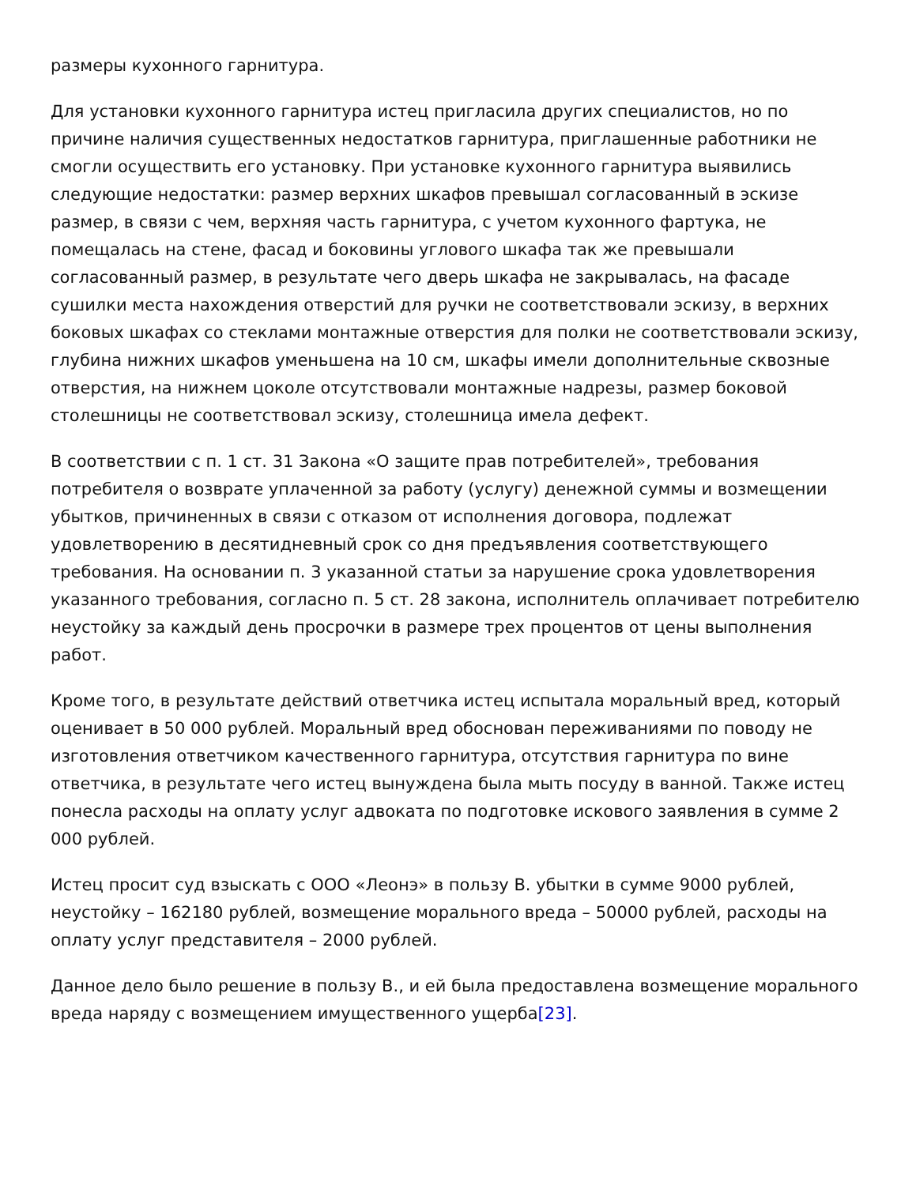размеры кухонного гарнитура.
Для установки кухонного гарнитура истец пригласила других специалистов, но по причине наличия существенных недостатков гарнитура, приглашенные работники не смогли осуществить его установку. При установке кухонного гарнитура выявились следующие недостатки: размер верхних шкафов превышал согласованный в эскизе размер, в связи с чем, верхняя часть гарнитура, с учетом кухонного фартука, не помещалась на стене, фасад и боковины углового шкафа так же превышали согласованный размер, в результате чего дверь шкафа не закрывалась, на фасаде сушилки места нахождения отверстий для ручки не соответствовали эскизу, в верхних боковых шкафах со стеклами монтажные отверстия для полки не соответствовали эскизу, глубина нижних шкафов уменьшена на 10 см, шкафы имели дополнительные сквозные отверстия, на нижнем цоколе отсутствовали монтажные надрезы, размер боковой столешницы не соответствовал эскизу, столешница имела дефект.
В соответствии с п. 1 ст. 31 Закона «О защите прав потребителей», требования потребителя о возврате уплаченной за работу (услугу) денежной суммы и возмещении убытков, причиненных в связи с отказом от исполнения договора, подлежат удовлетворению в десятидневный срок со дня предъявления соответствующего требования. На основании п. 3 указанной статьи за нарушение срока удовлетворения указанного требования, согласно п. 5 ст. 28 закона, исполнитель оплачивает потребителю неустойку за каждый день просрочки в размере трех процентов от цены выполнения работ.
Кроме того, в результате действий ответчика истец испытала моральный вред, который оценивает в 50 000 рублей. Моральный вред обоснован переживаниями по поводу не изготовления ответчиком качественного гарнитура, отсутствия гарнитура по вине ответчика, в результате чего истец вынуждена была мыть посуду в ванной. Также истец понесла расходы на оплату услуг адвоката по подготовке искового заявления в сумме 2 000 рублей.
Истец просит суд взыскать с ООО «Леонэ» в пользу В. убытки в сумме 9000 рублей, неустойку – 162180 рублей, возмещение морального вреда – 50000 рублей, расходы на оплату услуг представителя – 2000 рублей.
Данное дело было решение в пользу В., и ей была предоставлена возмещение морального вреда наряду с возмещением имущественного ущерба[23].